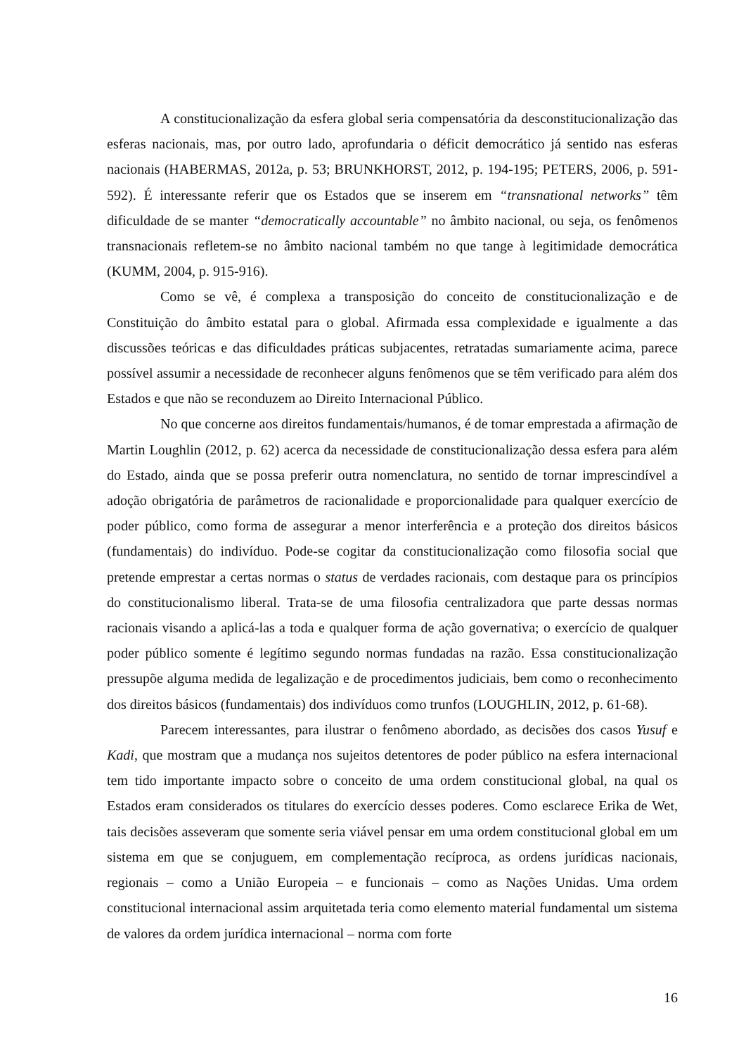A constitucionalização da esfera global seria compensatória da desconstitucionalização das esferas nacionais, mas, por outro lado, aprofundaria o déficit democrático já sentido nas esferas nacionais (HABERMAS, 2012a, p. 53; BRUNKHORST, 2012, p. 194-195; PETERS, 2006, p. 591-592). É interessante referir que os Estados que se inserem em “transnational networks” têm dificuldade de se manter “democratically accountable” no âmbito nacional, ou seja, os fenômenos transnacionais refletem-se no âmbito nacional também no que tange à legitimidade democrática (KUMM, 2004, p. 915-916).
Como se vê, é complexa a transposição do conceito de constitucionalização e de Constituição do âmbito estatal para o global. Afirmada essa complexidade e igualmente a das discussões teóricas e das dificuldades práticas subjacentes, retratadas sumariamente acima, parece possível assumir a necessidade de reconhecer alguns fenômenos que se têm verificado para além dos Estados e que não se reconduzem ao Direito Internacional Público.
No que concerne aos direitos fundamentais/humanos, é de tomar emprestada a afirmação de Martin Loughlin (2012, p. 62) acerca da necessidade de constitucionalização dessa esfera para além do Estado, ainda que se possa preferir outra nomenclatura, no sentido de tornar imprescindível a adoção obrigatória de parâmetros de racionalidade e proporcionalidade para qualquer exercício de poder público, como forma de assegurar a menor interferência e a proteção dos direitos básicos (fundamentais) do indivíduo. Pode-se cogitar da constitucionalização como filosofia social que pretende emprestar a certas normas o status de verdades racionais, com destaque para os princípios do constitucionalismo liberal. Trata-se de uma filosofia centralizadora que parte dessas normas racionais visando a aplicá-las a toda e qualquer forma de ação governativa; o exercício de qualquer poder público somente é legítimo segundo normas fundadas na razão. Essa constitucionalização pressupõe alguma medida de legalização e de procedimentos judiciais, bem como o reconhecimento dos direitos básicos (fundamentais) dos indivíduos como trunfos (LOUGHLIN, 2012, p. 61-68).
Parecem interessantes, para ilustrar o fenômeno abordado, as decisões dos casos Yusuf e Kadi, que mostram que a mudança nos sujeitos detentores de poder público na esfera internacional tem tido importante impacto sobre o conceito de uma ordem constitucional global, na qual os Estados eram considerados os titulares do exercício desses poderes. Como esclarece Erika de Wet, tais decisões asseveram que somente seria viável pensar em uma ordem constitucional global em um sistema em que se conjuguem, em complementação recíproca, as ordens jurídicas nacionais, regionais – como a União Europeia – e funcionais – como as Nações Unidas. Uma ordem constitucional internacional assim arquitetada teria como elemento material fundamental um sistema de valores da ordem jurídica internacional – norma com forte
16